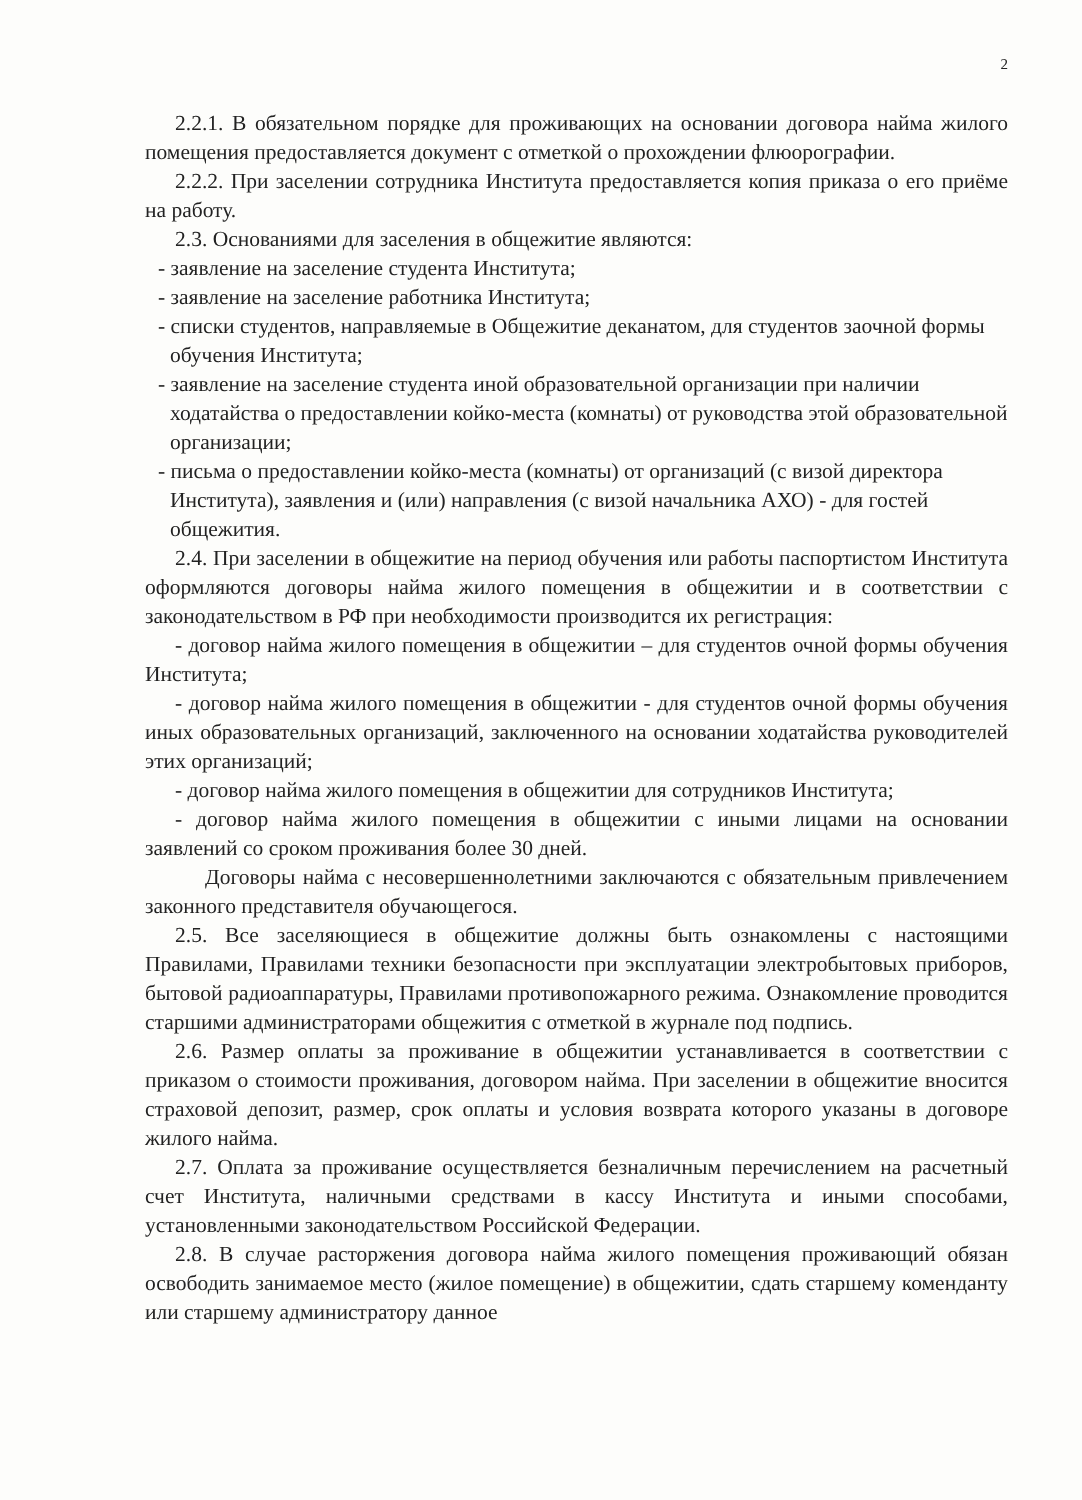2
2.2.1. В обязательном порядке для проживающих на основании договора найма жилого помещения предоставляется документ с отметкой о прохождении флюорографии.
2.2.2. При заселении сотрудника Института предоставляется копия приказа о его приёме на работу.
2.3. Основаниями для заселения в общежитие являются:
- заявление на заселение студента Института;
- заявление на заселение работника Института;
- списки студентов, направляемые в Общежитие деканатом, для студентов заочной формы обучения Института;
- заявление на заселение студента иной образовательной организации при наличии ходатайства о предоставлении койко-места (комнаты) от руководства этой образовательной организации;
- письма о предоставлении койко-места (комнаты) от организаций (с визой директора Института), заявления и (или) направления (с визой начальника АХО) - для гостей общежития.
2.4. При заселении в общежитие на период обучения или работы паспортистом Института оформляются договоры найма жилого помещения в общежитии и в соответствии с законодательством в РФ при необходимости производится их регистрация:
- договор найма жилого помещения в общежитии – для студентов очной формы обучения Института;
- договор найма жилого помещения в общежитии - для студентов очной формы обучения иных образовательных организаций, заключенного на основании ходатайства руководителей этих организаций;
- договор найма жилого помещения в общежитии для сотрудников Института;
- договор найма жилого помещения в общежитии с иными лицами на основании заявлений со сроком проживания более 30 дней.
Договоры найма с несовершеннолетними заключаются с обязательным привлечением законного представителя обучающегося.
2.5. Все заселяющиеся в общежитие должны быть ознакомлены с настоящими Правилами, Правилами техники безопасности при эксплуатации электробытовых приборов, бытовой радиоаппаратуры, Правилами противопожарного режима. Ознакомление проводится старшими администраторами общежития с отметкой в журнале под подпись.
2.6. Размер оплаты за проживание в общежитии устанавливается в соответствии с приказом о стоимости проживания, договором найма. При заселении в общежитие вносится страховой депозит, размер, срок оплаты и условия возврата которого указаны в договоре жилого найма.
2.7. Оплата за проживание осуществляется безналичным перечислением на расчетный счет Института, наличными средствами в кассу Института и иными способами, установленными законодательством Российской Федерации.
2.8. В случае расторжения договора найма жилого помещения проживающий обязан освободить занимаемое место (жилое помещение) в общежитии, сдать старшему коменданту или старшему администратору данное